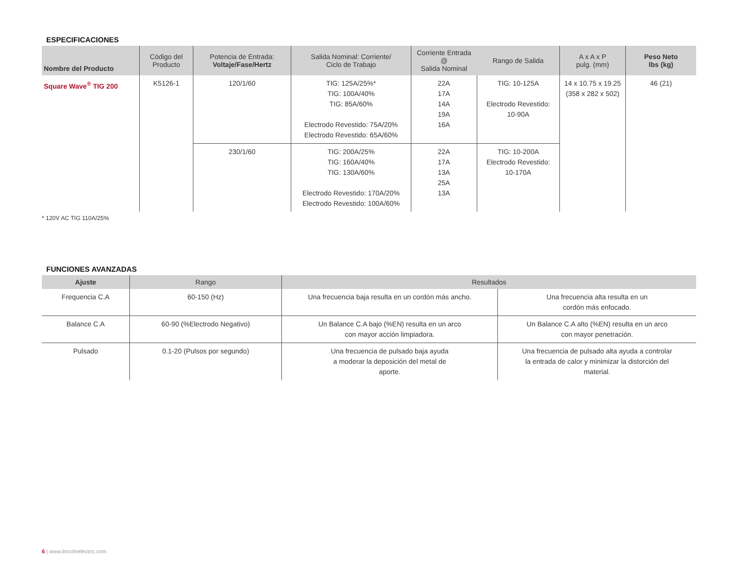ESPECIFICACIONES
| Nombre del Producto | Código del Producto | Potencia de Entrada: Voltaje/Fase/Hertz | Salida Nominal: Corriente/ Ciclo de Trabajo | Corriente Entrada @ Salida Nominal | Rango de Salida | A x A x P pulg. (mm) | Peso Neto lbs (kg) |
| --- | --- | --- | --- | --- | --- | --- | --- |
| Square Wave<sup>®</sup> TIG 200 | K5126-1 | 120/1/60 | TIG: 125A/25%* TIG: 100A/40% TIG: 85A/60% Electrodo Revestido: 75A/20% Electrodo Revestido: 65A/60% | 22A 17A 14A 19A 16A | TIG: 10-125A Electrodo Revestido: 10-90A | 14 x 10.75 x 19.25 (358 x 282 x 502) | 46 (21) |
| | | 230/1/60 | TIG: 200A/25% TIG: 160A/40% TIG: 130A/60% Electrodo Revestido: 170A/20% Electrodo Revestido: 100A/60% | 22A 17A 13A 25A 13A | TIG: 10-200A Electrodo Revestido: 10-170A | | |
* 120V AC TIG 110A/25%
FUNCIONES AVANZADAS
| Ajuste | Rango | Resultados | |
| --- | --- | --- | --- |
| Frequencia C.A | 60-150 (Hz) | Una frecuencia baja resulta en un cordón más ancho. | Una frecuencia alta resulta en un cordón más enfocado. |
| Balance C.A | 60-90 (%Electrodo Negativo) | Un Balance C.A bajo (%EN) resulta en un arco con mayor acción limpiadora. | Un Balance C.A alto (%EN) resulta en un arco con mayor penetración. |
| Pulsado | 0.1-20 (Pulsos por segundo) | Una frecuencia de pulsado baja ayuda a moderar la deposición del metal de aporte. | Una frecuencia de pulsado alta ayuda a controlar la entrada de calor y minimizar la distorción del material. |
6 | www.lincolnelectric.com